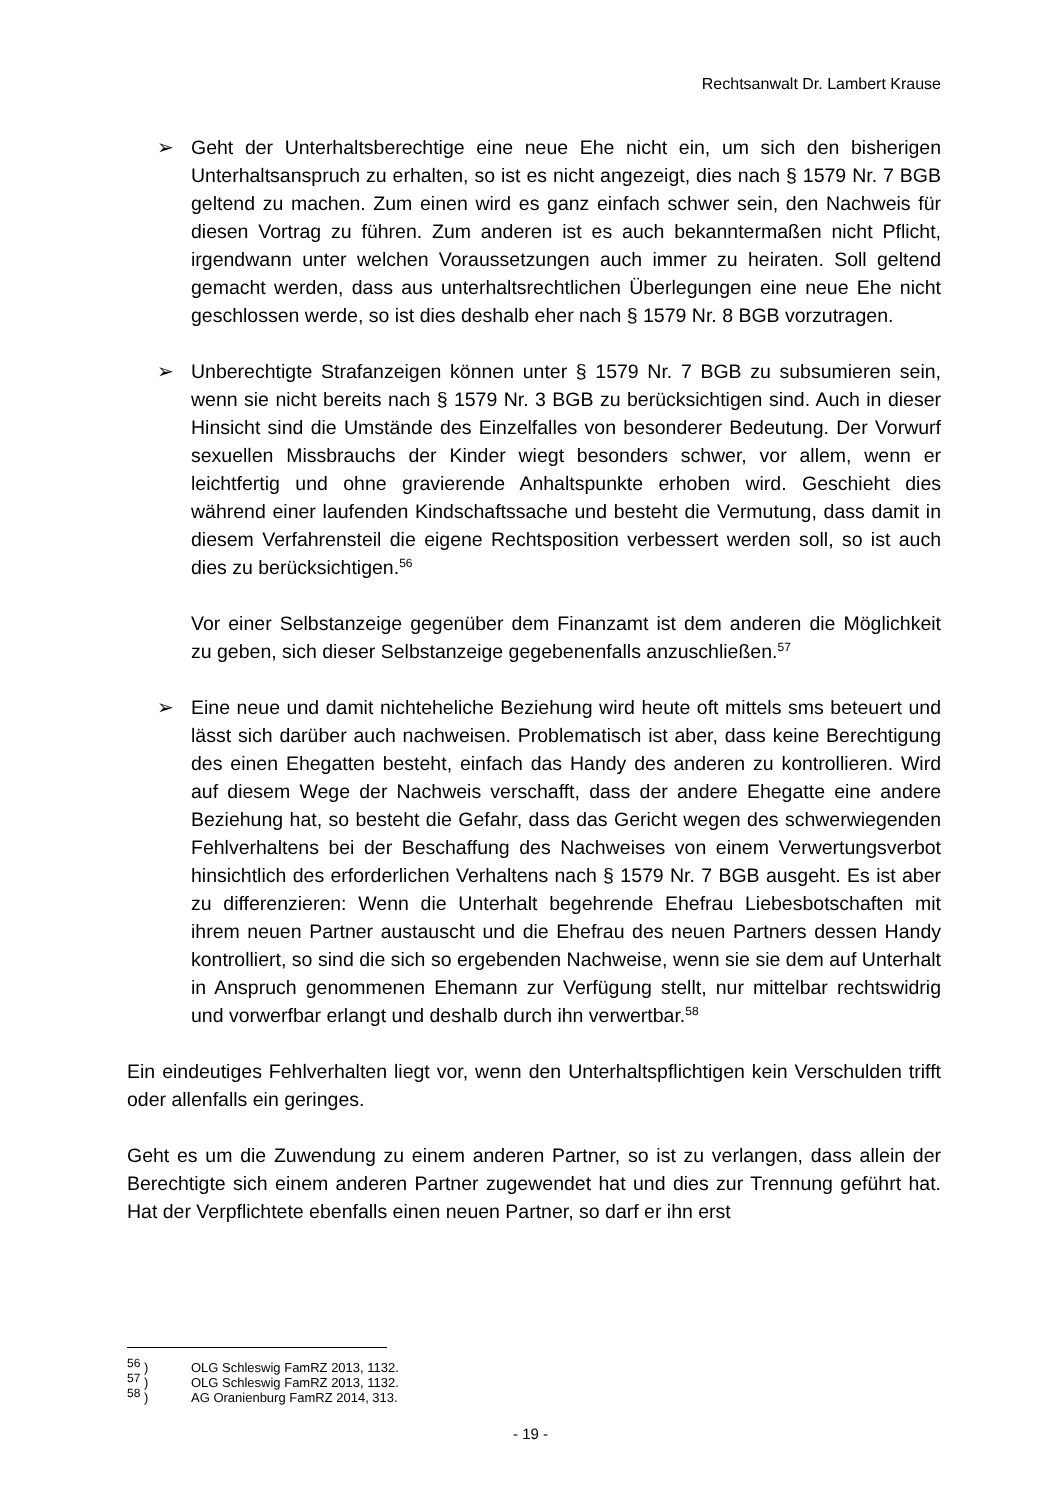Rechtsanwalt Dr. Lambert Krause
➢ Geht der Unterhaltsberechtige eine neue Ehe nicht ein, um sich den bisherigen Unterhaltsanspruch zu erhalten, so ist es nicht angezeigt, dies nach § 1579 Nr. 7 BGB geltend zu machen. Zum einen wird es ganz einfach schwer sein, den Nachweis für diesen Vortrag zu führen. Zum anderen ist es auch bekanntermaßen nicht Pflicht, irgendwann unter welchen Voraussetzungen auch immer zu heiraten. Soll geltend gemacht werden, dass aus unterhaltsrechtlichen Überlegungen eine neue Ehe nicht geschlossen werde, so ist dies deshalb eher nach § 1579 Nr. 8 BGB vorzutragen.
➢ Unberechtigte Strafanzeigen können unter § 1579 Nr. 7 BGB zu subsumieren sein, wenn sie nicht bereits nach § 1579 Nr. 3 BGB zu berücksichtigen sind. Auch in dieser Hinsicht sind die Umstände des Einzelfalles von besonderer Bedeutung. Der Vorwurf sexuellen Missbrauchs der Kinder wiegt besonders schwer, vor allem, wenn er leichtfertig und ohne gravierende Anhaltspunkte erhoben wird. Geschieht dies während einer laufenden Kindschaftssache und besteht die Vermutung, dass damit in diesem Verfahrensteil die eigene Rechtsposition verbessert werden soll, so ist auch dies zu berücksichtigen.<sup>56</sup>
Vor einer Selbstanzeige gegenüber dem Finanzamt ist dem anderen die Möglichkeit zu geben, sich dieser Selbstanzeige gegebenenfalls anzuschließen.<sup>57</sup>
➢ Eine neue und damit nichteheliche Beziehung wird heute oft mittels sms beteuert und lässt sich darüber auch nachweisen. Problematisch ist aber, dass keine Berechtigung des einen Ehegatten besteht, einfach das Handy des anderen zu kontrollieren. Wird auf diesem Wege der Nachweis verschafft, dass der andere Ehegatte eine andere Beziehung hat, so besteht die Gefahr, dass das Gericht wegen des schwerwiegenden Fehlverhaltens bei der Beschaffung des Nachweises von einem Verwertungsverbot hinsichtlich des erforderlichen Verhaltens nach § 1579 Nr. 7 BGB ausgeht. Es ist aber zu differenzieren: Wenn die Unterhalt begehrende Ehefrau Liebesbotschaften mit ihrem neuen Partner austauscht und die Ehefrau des neuen Partners dessen Handy kontrolliert, so sind die sich so ergebenden Nachweise, wenn sie sie dem auf Unterhalt in Anspruch genommenen Ehemann zur Verfügung stellt, nur mittelbar rechtswidrig und vorwerfbar erlangt und deshalb durch ihn verwertbar.<sup>58</sup>
Ein eindeutiges Fehlverhalten liegt vor, wenn den Unterhaltspflichtigen kein Verschulden trifft oder allenfalls ein geringes.
Geht es um die Zuwendung zu einem anderen Partner, so ist zu verlangen, dass allein der Berechtigte sich einem anderen Partner zugewendet hat und dies zur Trennung geführt hat. Hat der Verpflichtete ebenfalls einen neuen Partner, so darf er ihn erst
<sup>56</sup> ) OLG Schleswig FamRZ 2013, 1132.
<sup>57</sup> ) OLG Schleswig FamRZ 2013, 1132.
<sup>58</sup> ) AG Oranienburg FamRZ 2014, 313.
- 19 -